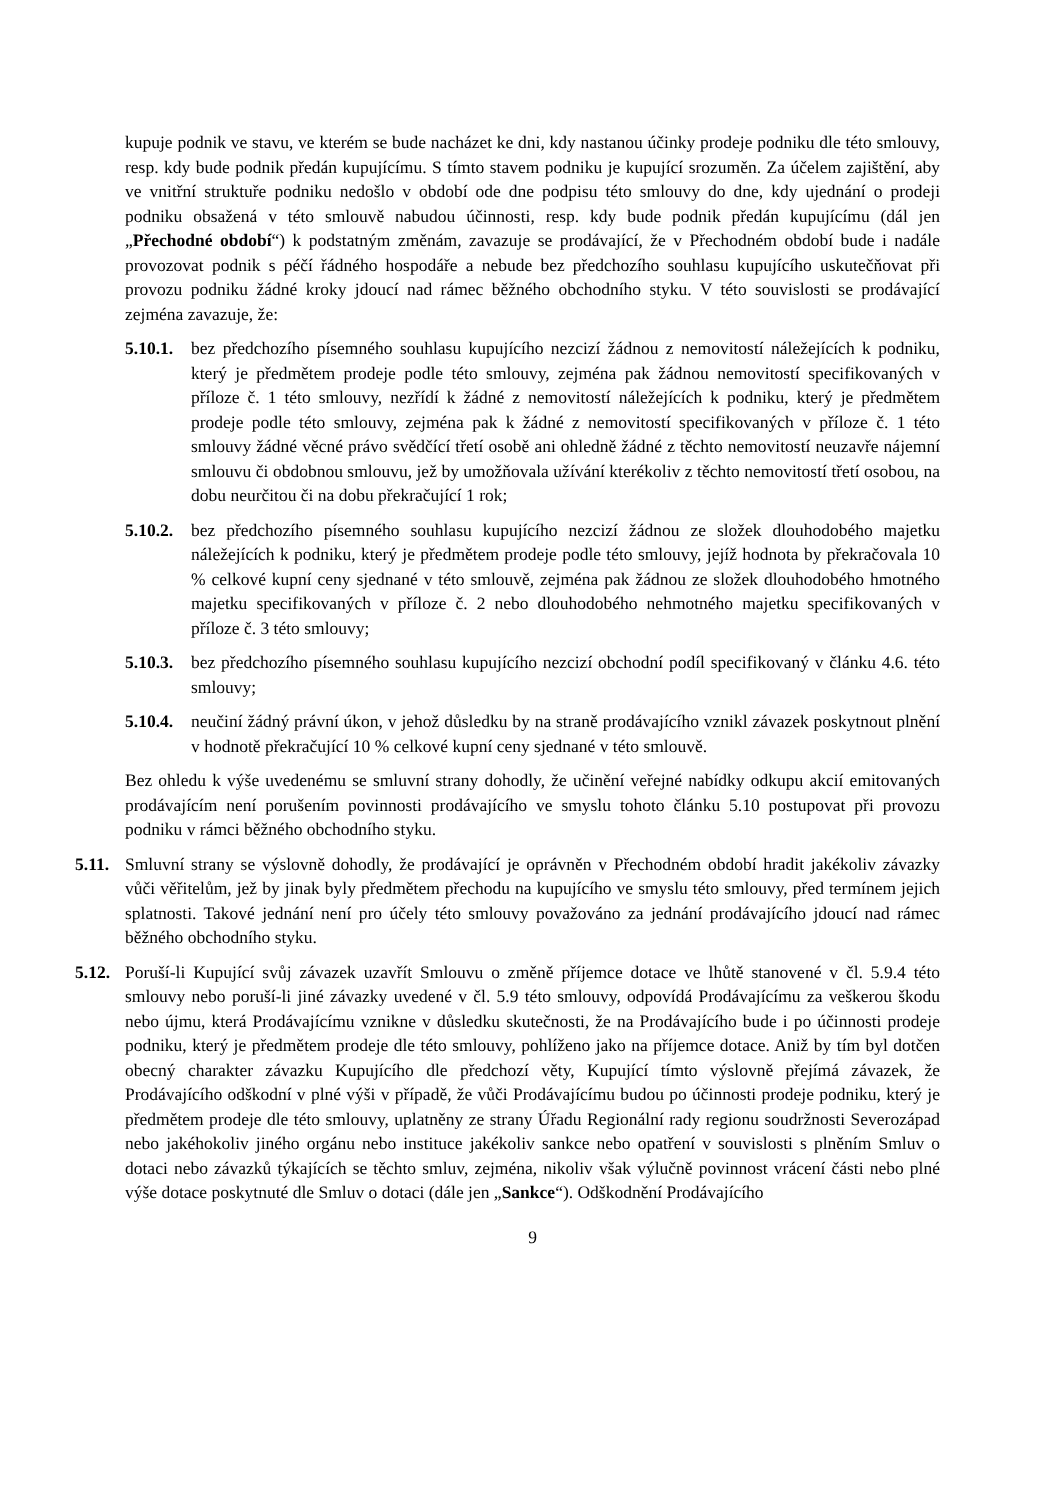kupuje podnik ve stavu, ve kterém se bude nacházet ke dni, kdy nastanou účinky prodeje podniku dle této smlouvy, resp. kdy bude podnik předán kupujícímu. S tímto stavem podniku je kupující srozuměn. Za účelem zajištění, aby ve vnitřní struktuře podniku nedošlo v období ode dne podpisu této smlouvy do dne, kdy ujednání o prodeji podniku obsažená v této smlouvě nabudou účinnosti, resp. kdy bude podnik předán kupujícímu (dál jen „Přechodné období“) k podstatným změnám, zavazuje se prodávající, že v Přechodném období bude i nadále provozovat podnik s péčí řádného hospodáře a nebude bez předchozího souhlasu kupujícího uskutečňovat při provozu podniku žádné kroky jdoucí nad rámec běžného obchodního styku. V této souvislosti se prodávající zejména zavazuje, že:
5.10.1.
bez předchozího písemného souhlasu kupujícího nezcizí žádnou z nemovitostí náležejících k podniku, který je předmětem prodeje podle této smlouvy, zejména pak žádnou nemovitostí specifikovaných v příloze č. 1 této smlouvy, nezřídí k žádné z nemovitostí náležejících k podniku, který je předmětem prodeje podle této smlouvy, zejména pak k žádné z nemovitostí specifikovaných v příloze č. 1 této smlouvy žádné věcné právo svědčící třetí osobě ani ohledně žádné z těchto nemovitostí neuzavře nájemní smlouvu či obdobnou smlouvu, jež by umožňovala užívání kterékoliv z těchto nemovitostí třetí osobou, na dobu neurčitou či na dobu překračující 1 rok;
5.10.2.
bez předchozího písemného souhlasu kupujícího nezcizí žádnou ze složek dlouhodobého majetku náležejících k podniku, který je předmětem prodeje podle této smlouvy, jejíž hodnota by překračovala 10 % celkové kupní ceny sjednané v této smlouvě, zejména pak žádnou ze složek dlouhodobého hmotného majetku specifikovaných v příloze č. 2 nebo dlouhodobého nehmotného majetku specifikovaných v příloze č. 3 této smlouvy;
5.10.3.
bez předchozího písemného souhlasu kupujícího nezcizí obchodní podíl specifikovaný v článku 4.6. této smlouvy;
5.10.4.
neučiní žádný právní úkon, v jehož důsledku by na straně prodávajícího vznikl závazek poskytnout plnění v hodnotě překračující 10 % celkové kupní ceny sjednané v této smlouvě.
Bez ohledu k výše uvedenému se smluvní strany dohodly, že učinění veřejné nabídky odkupu akcií emitovaných prodávajícím není porušením povinnosti prodávajícího ve smyslu tohoto článku 5.10 postupovat při provozu podniku v rámci běžného obchodního styku.
5.11.
Smluvní strany se výslovně dohodly, že prodávající je oprávněn v Přechodném období hradit jakékoliv závazky vůči věřitelům, jež by jinak byly předmětem přechodu na kupujícího ve smyslu této smlouvy, před termínem jejich splatnosti. Takové jednání není pro účely této smlouvy považováno za jednání prodávajícího jdoucí nad rámec běžného obchodního styku.
5.12.
Poruší-li Kupující svůj závazek uzavřít Smlouvu o změně příjemce dotace ve lhůtě stanovené v čl. 5.9.4 této smlouvy nebo poruší-li jiné závazky uvedené v čl. 5.9 této smlouvy, odpovídá Prodávajícímu za veškerou škodu nebo újmu, která Prodávajícímu vznikne v důsledku skutečnosti, že na Prodávajícího bude i po účinnosti prodeje podniku, který je předmětem prodeje dle této smlouvy, pohlíženo jako na příjemce dotace. Aniž by tím byl dotčen obecný charakter závazku Kupujícího dle předchozí věty, Kupující tímto výslovně přejímá závazek, že Prodávajícího odškodní v plné výši v případě, že vůči Prodávajícímu budou po účinnosti prodeje podniku, který je předmětem prodeje dle této smlouvy, uplatněny ze strany Úřadu Regionální rady regionu soudržnosti Severozápad nebo jakéhokoliv jiného orgánu nebo instituce jakékoliv sankce nebo opatření v souvislosti s plněním Smluv o dotaci nebo závazků týkajících se těchto smluv, zejména, nikoliv však výlučně povinnost vrácení části nebo plné výše dotace poskytnuté dle Smluv o dotaci (dále jen „Sankce“). Odškodnění Prodávajícího
9